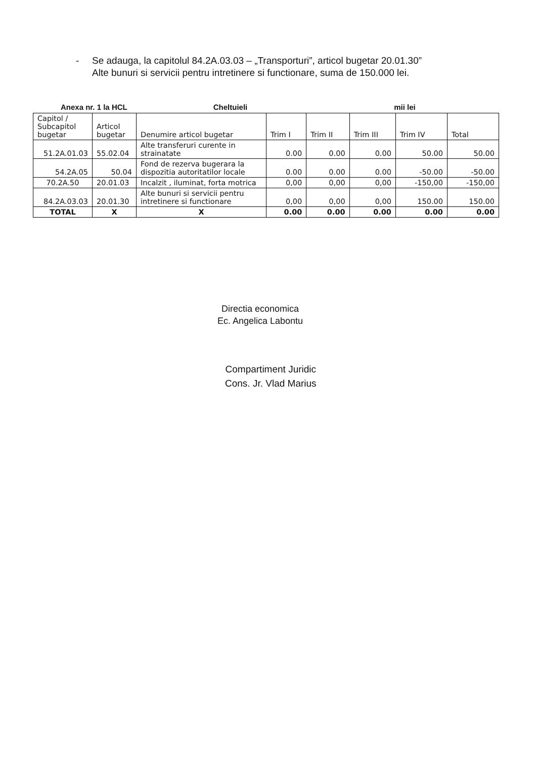- Se adauga, la capitolul 84.2A.03.03 – „Transporturi”, articol bugetar 20.01.30”
Alte bunuri si servicii pentru intretinere si functionare, suma de 150.000 lei.
Anexa nr. 1 la HCL Cheltuieli mii lei
| Capitol / Subcapitol bugetar | Articol bugetar | Denumire articol bugetar | Trim I | Trim II | Trim III | Trim IV | Total |
| --- | --- | --- | --- | --- | --- | --- | --- |
| 51.2A.01.03 | 55.02.04 | Alte transferuri curente in strainatate | 0.00 | 0.00 | 0.00 | 50.00 | 50.00 |
| 54.2A.05 | 50.04 | Fond de rezerva bugerara la dispozitia autoritatilor locale | 0.00 | 0.00 | 0.00 | -50.00 | -50.00 |
| 70.2A.50 | 20.01.03 | Incalzit , iluminat, forta motrica | 0,00 | 0,00 | 0,00 | -150,00 | -150,00 |
| 84.2A.03.03 | 20.01.30 | Alte bunuri si servicii pentru intretinere si functionare | 0,00 | 0,00 | 0,00 | 150.00 | 150.00 |
| TOTAL | X | X | 0.00 | 0.00 | 0.00 | 0.00 | 0.00 |
Directia economica
Ec. Angelica Labontu
Compartiment Juridic
Cons. Jr. Vlad Marius